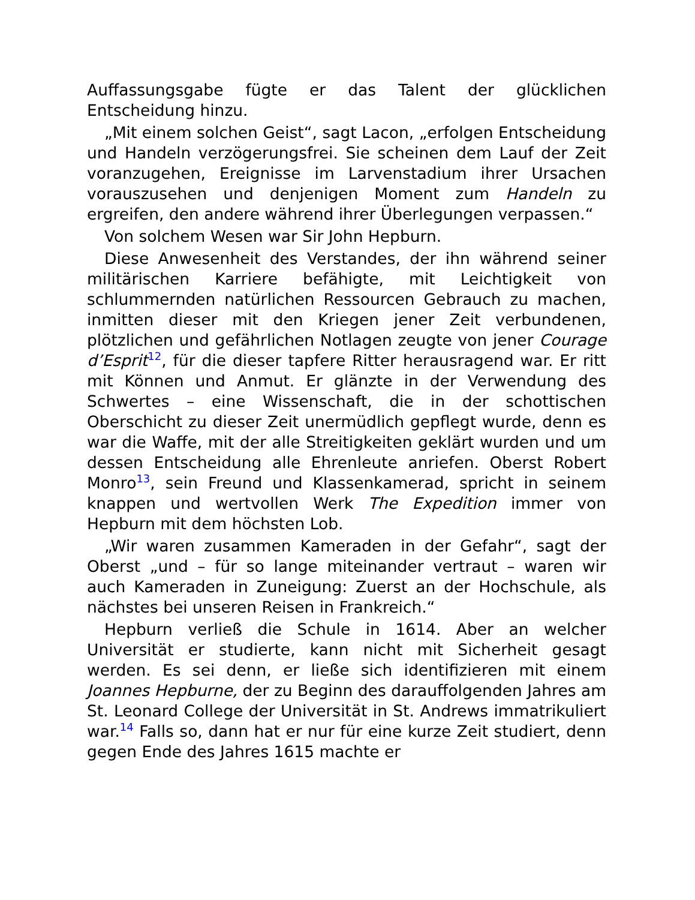Auffassungsgabe fügte er das Talent der glücklichen Entscheidung hinzu.
„Mit einem solchen Geist“, sagt Lacon, „erfolgen Entscheidung und Handeln verzögerungsfrei. Sie scheinen dem Lauf der Zeit voranzugehen, Ereignisse im Larvenstadium ihrer Ursachen vorauszusehen und denjenigen Moment zum Handeln zu ergreifen, den andere während ihrer Überlegungen verpassen.“
Von solchem Wesen war Sir John Hepburn.
Diese Anwesenheit des Verstandes, der ihn während seiner militärischen Karriere befähigte, mit Leichtigkeit von schlummernden natürlichen Ressourcen Gebrauch zu machen, inmitten dieser mit den Kriegen jener Zeit verbundenen, plötzlichen und gefährlichen Notlagen zeugte von jener Courage d’Esprit<sup>12</sup>, für die dieser tapfere Ritter herausragend war. Er ritt mit Können und Anmut. Er glänzte in der Verwendung des Schwertes – eine Wissenschaft, die in der schottischen Oberschicht zu dieser Zeit unermüdlich gepflegt wurde, denn es war die Waffe, mit der alle Streitigkeiten geklärt wurden und um dessen Entscheidung alle Ehrenleute anriefen. Oberst Robert Monro<sup>13</sup>, sein Freund und Klassenkamerad, spricht in seinem knappen und wertvollen Werk The Expedition immer von Hepburn mit dem höchsten Lob.
„Wir waren zusammen Kameraden in der Gefahr“, sagt der Oberst „und – für so lange miteinander vertraut – waren wir auch Kameraden in Zuneigung: Zuerst an der Hochschule, als nächstes bei unseren Reisen in Frankreich.“
Hepburn verließ die Schule in 1614. Aber an welcher Universität er studierte, kann nicht mit Sicherheit gesagt werden. Es sei denn, er ließe sich identifizieren mit einem Joannes Hepburne, der zu Beginn des darauffolgenden Jahres am St. Leonard College der Universität in St. Andrews immatrikuliert war.<sup>14</sup> Falls so, dann hat er nur für eine kurze Zeit studiert, denn gegen Ende des Jahres 1615 machte er